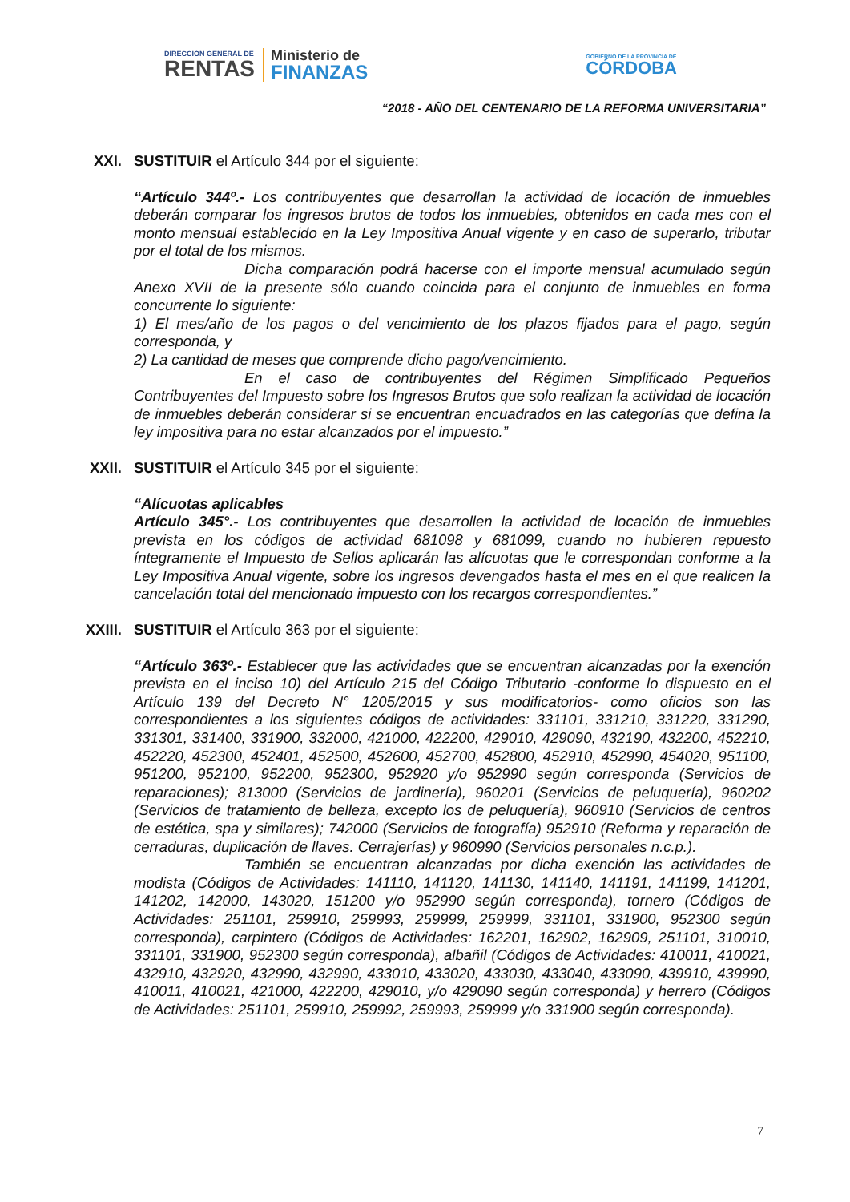DIRECCIÓN GENERAL DE
RENTAS
Ministerio de
FINANZAS
GOBIERNO DE LA PROVINCIA DE
CÓRDOBA
“2018 - AÑO DEL CENTENARIO DE LA REFORMA UNIVERSITARIA”
XXI. SUSTITUIR el Artículo 344 por el siguiente:
“Artículo 344º.- Los contribuyentes que desarrollan la actividad de locación de inmuebles deberán comparar los ingresos brutos de todos los inmuebles, obtenidos en cada mes con el monto mensual establecido en la Ley Impositiva Anual vigente y en caso de superarlo, tributar por el total de los mismos.
Dicha comparación podrá hacerse con el importe mensual acumulado según Anexo XVII de la presente sólo cuando coincida para el conjunto de inmuebles en forma concurrente lo siguiente:
1) El mes/año de los pagos o del vencimiento de los plazos fijados para el pago, según corresponda, y
2) La cantidad de meses que comprende dicho pago/vencimiento.
En el caso de contribuyentes del Régimen Simplificado Pequeños Contribuyentes del Impuesto sobre los Ingresos Brutos que solo realizan la actividad de locación de inmuebles deberán considerar si se encuentran encuadrados en las categorías que defina la ley impositiva para no estar alcanzados por el impuesto.”
XXII. SUSTITUIR el Artículo 345 por el siguiente:
“Alícuotas aplicables
Artículo 345°.- Los contribuyentes que desarrollen la actividad de locación de inmuebles prevista en los códigos de actividad 681098 y 681099, cuando no hubieren repuesto íntegramente el Impuesto de Sellos aplicarán las alícuotas que le correspondan conforme a la Ley Impositiva Anual vigente, sobre los ingresos devengados hasta el mes en el que realicen la cancelación total del mencionado impuesto con los recargos correspondientes.”
XXIII. SUSTITUIR el Artículo 363 por el siguiente:
“Artículo 363º.- Establecer que las actividades que se encuentran alcanzadas por la exención prevista en el inciso 10) del Artículo 215 del Código Tributario -conforme lo dispuesto en el Artículo 139 del Decreto N° 1205/2015 y sus modificatorios- como oficios son las correspondientes a los siguientes códigos de actividades: 331101, 331210, 331220, 331290, 331301, 331400, 331900, 332000, 421000, 422200, 429010, 429090, 432190, 432200, 452210, 452220, 452300, 452401, 452500, 452600, 452700, 452800, 452910, 452990, 454020, 951100, 951200, 952100, 952200, 952300, 952920 y/o 952990 según corresponda (Servicios de reparaciones); 813000 (Servicios de jardinería), 960201 (Servicios de peluquería), 960202 (Servicios de tratamiento de belleza, excepto los de peluquería), 960910 (Servicios de centros de estética, spa y similares); 742000 (Servicios de fotografía) 952910 (Reforma y reparación de cerraduras, duplicación de llaves. Cerrajerías) y 960990 (Servicios personales n.c.p.).
También se encuentran alcanzadas por dicha exención las actividades de modista (Códigos de Actividades: 141110, 141120, 141130, 141140, 141191, 141199, 141201, 141202, 142000, 143020, 151200 y/o 952990 según corresponda), tornero (Códigos de Actividades: 251101, 259910, 259993, 259999, 259999, 331101, 331900, 952300 según corresponda), carpintero (Códigos de Actividades: 162201, 162902, 162909, 251101, 310010, 331101, 331900, 952300 según corresponda), albañil (Códigos de Actividades: 410011, 410021, 432910, 432920, 432990, 432990, 433010, 433020, 433030, 433040, 433090, 439910, 439990, 410011, 410021, 421000, 422200, 429010, y/o 429090 según corresponda) y herrero (Códigos de Actividades: 251101, 259910, 259992, 259993, 259999 y/o 331900 según corresponda).
7